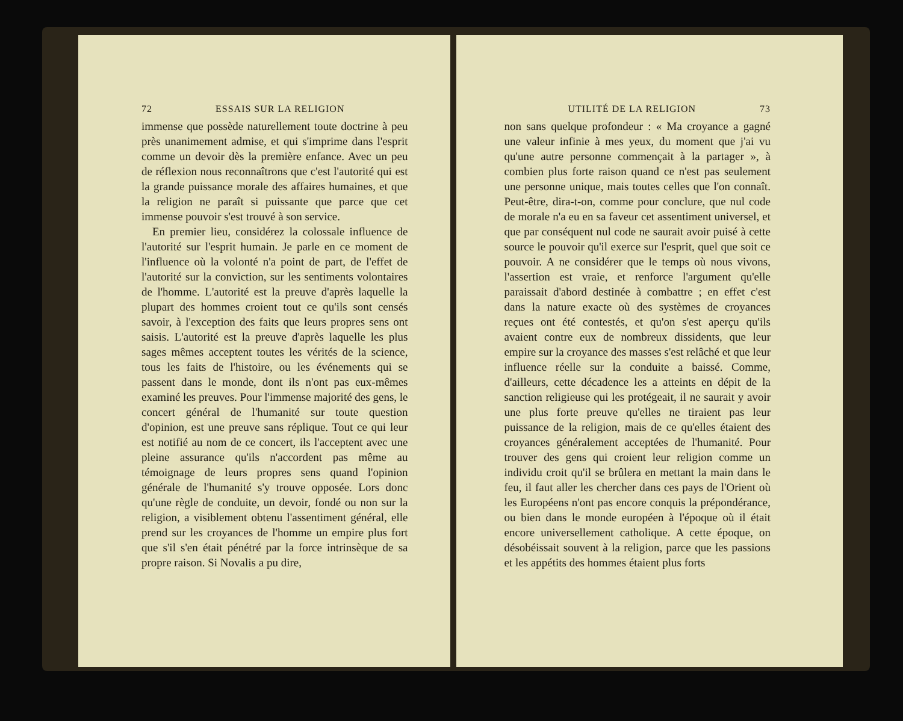72 ESSAIS SUR LA RELIGION
immense que possède naturellement toute doctrine à peu près unanimement admise, et qui s'imprime dans l'esprit comme un devoir dès la première enfance. Avec un peu de réflexion nous reconnaîtrons que c'est l'autorité qui est la grande puissance morale des affaires humaines, et que la religion ne paraît si puissante que parce que cet immense pouvoir s'est trouvé à son service.
En premier lieu, considérez la colossale influence de l'autorité sur l'esprit humain. Je parle en ce moment de l'influence où la volonté n'a point de part, de l'effet de l'autorité sur la conviction, sur les sentiments volontaires de l'homme. L'autorité est la preuve d'après laquelle la plupart des hommes croient tout ce qu'ils sont censés savoir, à l'exception des faits que leurs propres sens ont saisis. L'autorité est la preuve d'après laquelle les plus sages mêmes acceptent toutes les vérités de la science, tous les faits de l'histoire, ou les événements qui se passent dans le monde, dont ils n'ont pas eux-mêmes examiné les preuves. Pour l'immense majorité des gens, le concert général de l'humanité sur toute question d'opinion, est une preuve sans réplique. Tout ce qui leur est notifié au nom de ce concert, ils l'acceptent avec une pleine assurance qu'ils n'accordent pas même au témoignage de leurs propres sens quand l'opinion générale de l'humanité s'y trouve opposée. Lors donc qu'une règle de conduite, un devoir, fondé ou non sur la religion, a visiblement obtenu l'assentiment général, elle prend sur les croyances de l'homme un empire plus fort que s'il s'en était pénétré par la force intrinsèque de sa propre raison. Si Novalis a pu dire,
UTILITÉ DE LA RELIGION 73
non sans quelque profondeur : « Ma croyance a gagné une valeur infinie à mes yeux, du moment que j'ai vu qu'une autre personne commençait à la partager », à combien plus forte raison quand ce n'est pas seulement une personne unique, mais toutes celles que l'on connaît. Peut-être, dira-t-on, comme pour conclure, que nul code de morale n'a eu en sa faveur cet assentiment universel, et que par conséquent nul code ne saurait avoir puisé à cette source le pouvoir qu'il exerce sur l'esprit, quel que soit ce pouvoir. A ne considérer que le temps où nous vivons, l'assertion est vraie, et renforce l'argument qu'elle paraissait d'abord destinée à combattre ; en effet c'est dans la nature exacte où des systèmes de croyances reçues ont été contestés, et qu'on s'est aperçu qu'ils avaient contre eux de nombreux dissidents, que leur empire sur la croyance des masses s'est relâché et que leur influence réelle sur la conduite a baissé. Comme, d'ailleurs, cette décadence les a atteints en dépit de la sanction religieuse qui les protégeait, il ne saurait y avoir une plus forte preuve qu'elles ne tiraient pas leur puissance de la religion, mais de ce qu'elles étaient des croyances généralement acceptées de l'humanité. Pour trouver des gens qui croient leur religion comme un individu croit qu'il se brûlera en mettant la main dans le feu, il faut aller les chercher dans ces pays de l'Orient où les Européens n'ont pas encore conquis la prépondérance, ou bien dans le monde européen à l'époque où il était encore universellement catholique. A cette époque, on désobéissait souvent à la religion, parce que les passions et les appétits des hommes étaient plus forts